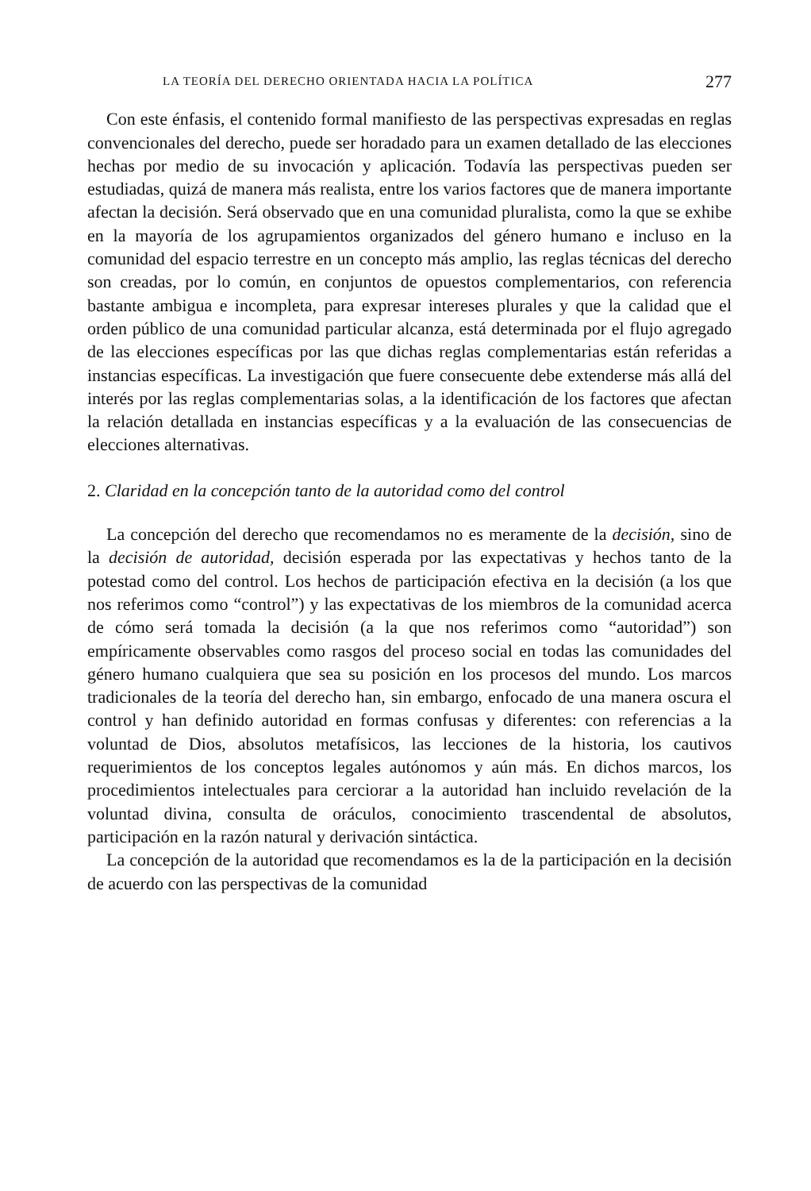LA TEORÍA DEL DERECHO ORIENTADA HACIA LA POLÍTICA 277
Con este énfasis, el contenido formal manifiesto de las perspectivas expresadas en reglas convencionales del derecho, puede ser horadado para un examen detallado de las elecciones hechas por medio de su invocación y aplicación. Todavía las perspectivas pueden ser estudiadas, quizá de manera más realista, entre los varios factores que de manera importante afectan la decisión. Será observado que en una comunidad pluralista, como la que se exhibe en la mayoría de los agrupamientos organizados del género humano e incluso en la comunidad del espacio terrestre en un concepto más amplio, las reglas técnicas del derecho son creadas, por lo común, en conjuntos de opuestos complementarios, con referencia bastante ambigua e incompleta, para expresar intereses plurales y que la calidad que el orden público de una comunidad particular alcanza, está determinada por el flujo agregado de las elecciones específicas por las que dichas reglas complementarias están referidas a instancias específicas. La investigación que fuere consecuente debe extenderse más allá del interés por las reglas complementarias solas, a la identificación de los factores que afectan la relación detallada en instancias específicas y a la evaluación de las consecuencias de elecciones alternativas.
2. Claridad en la concepción tanto de la autoridad como del control
La concepción del derecho que recomendamos no es meramente de la decisión, sino de la decisión de autoridad, decisión esperada por las expectativas y hechos tanto de la potestad como del control. Los hechos de participación efectiva en la decisión (a los que nos referimos como “control”) y las expectativas de los miembros de la comunidad acerca de cómo será tomada la decisión (a la que nos referimos como “autoridad”) son empíricamente observables como rasgos del proceso social en todas las comunidades del género humano cualquiera que sea su posición en los procesos del mundo. Los marcos tradicionales de la teoría del derecho han, sin embargo, enfocado de una manera oscura el control y han definido autoridad en formas confusas y diferentes: con referencias a la voluntad de Dios, absolutos metafísicos, las lecciones de la historia, los cautivos requerimientos de los conceptos legales autónomos y aún más. En dichos marcos, los procedimientos intelectuales para cerciorar a la autoridad han incluido revelación de la voluntad divina, consulta de oráculos, conocimiento trascendental de absolutos, participación en la razón natural y derivación sintáctica.
La concepción de la autoridad que recomendamos es la de la participación en la decisión de acuerdo con las perspectivas de la comunidad